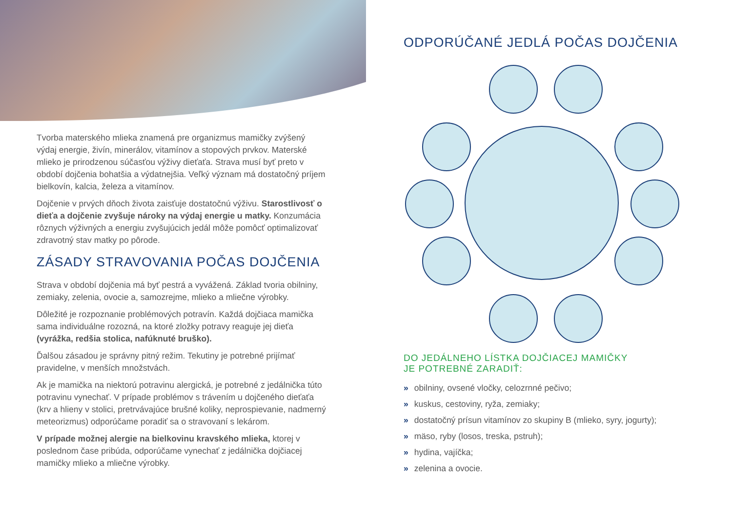Tvorba materského mlieka znamená pre organizmus mamičky zvýšený výdaj energie, živín, minerálov, vitamínov a stopových prvkov. Materské mlieko je prirodzenou súčasťou výživy dieťaťa. Strava musí byť preto v období dojčenia bohatšia a výdatnejšia. Veľký význam má dostatočný príjem bielkovín, kalcia, železa a vitamínov.
Dojčenie v prvých dňoch života zaisťuje dostatočnú výživu. Starostlivosť o dieťa a dojčenie zvyšuje nároky na výdaj energie u matky. Konzumácia rôznych výživných a energiu zvyšujúcich jedál môže pomôcť optimalizovať zdravotný stav matky po pôrode.
ZÁSADY STRAVOVANIA POČAS DOJČENIA
Strava v období dojčenia má byť pestrá a vyvážená. Základ tvoria obilniny, zemiaky, zelenia, ovocie a, samozrejme, mlieko a mliečne výrobky.
Dôležité je rozpoznanie problémových potravín. Každá dojčiaca mamička sama individuálne rozozná, na ktoré zložky potravy reaguje jej dieťa (vyrážka, redšia stolica, nafúknuté bruško).
Ďalšou zásadou je správny pitný režim. Tekutiny je potrebné prijímať pravidelne, v menších množstvách.
Ak je mamička na niektorú potravinu alergická, je potrebné z jedálnička túto potravinu vynechať. V prípade problémov s trávením u dojčeného dieťaťa (krv a hlieny v stolici, pretrvávajúce brušné koliky, neprospievanie, nadmerný meteorizmus) odporúčame poradiť sa o stravovaní s lekárom.
V prípade možnej alergie na bielkovinu kravského mlieka, ktorej v poslednom čase pribúda, odporúčame vynechať z jedálnička dojčiacej mamičky mlieko a mliečne výrobky.
ODPORÚČANÉ JEDLÁ POČAS DOJČENIA
DO JEDÁLNEHO LÍSTKA DOJČIACEJ MAMIČKY
JE POTREBNÉ ZARADIŤ:
» obilniny, ovsené vločky, celozrnné pečivo;
» kuskus, cestoviny, ryža, zemiaky;
» dostatočný prísun vitamínov zo skupiny B (mlieko, syry, jogurty);
» mäso, ryby (losos, treska, pstruh);
» hydina, vajíčka;
» zelenina a ovocie.